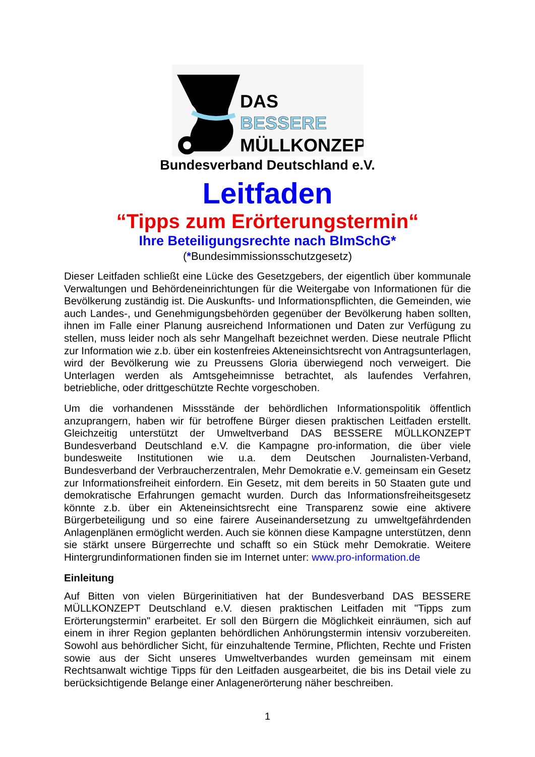DAS
BESSERE
MÜLLKONZEPT
Bundesverband Deutschland e.V.
Leitfaden
“Tipps zum Erörterungstermin“
Ihre Beteiligungsrechte nach BImSchG*
(*Bundesimmissionsschutzgesetz)
Dieser Leitfaden schließt eine Lücke des Gesetzgebers, der eigentlich über kommunale Verwaltungen und Behördeneinrichtungen für die Weitergabe von Informationen für die Bevölkerung zuständig ist. Die Auskunfts- und Informationspflichten, die Gemeinden, wie auch Landes-, und Genehmigungsbehörden gegenüber der Bevölkerung haben sollten, ihnen im Falle einer Planung ausreichend Informationen und Daten zur Verfügung zu stellen, muss leider noch als sehr Mangelhaft bezeichnet werden. Diese neutrale Pflicht zur Information wie z.b. über ein kostenfreies Akteneinsichtsrecht von Antragsunterlagen, wird der Bevölkerung wie zu Preussens Gloria überwiegend noch verweigert. Die Unterlagen werden als Amtsgeheimnisse betrachtet, als laufendes Verfahren, betriebliche, oder drittgeschützte Rechte vorgeschoben.
Um die vorhandenen Missstände der behördlichen Informationspolitik öffentlich anzuprangern, haben wir für betroffene Bürger diesen praktischen Leitfaden erstellt. Gleichzeitig unterstützt der Umweltverband DAS BESSERE MÜLLKONZEPT Bundesverband Deutschland e.V. die Kampagne pro-information, die über viele bundesweite Institutionen wie u.a. dem Deutschen Journalisten-Verband, Bundesverband der Verbraucherzentralen, Mehr Demokratie e.V. gemeinsam ein Gesetz zur Informationsfreiheit einfordern. Ein Gesetz, mit dem bereits in 50 Staaten gute und demokratische Erfahrungen gemacht wurden. Durch das Informationsfreiheitsgesetz könnte z.b. über ein Akteneinsichtsrecht eine Transparenz sowie eine aktivere Bürgerbeteiligung und so eine fairere Auseinandersetzung zu umweltgefährdenden Anlagenplänen ermöglicht werden. Auch sie können diese Kampagne unterstützen, denn sie stärkt unsere Bürgerrechte und schafft so ein Stück mehr Demokratie. Weitere Hintergrundinformationen finden sie im Internet unter: www.pro-information.de
Einleitung
Auf Bitten von vielen Bürgerinitiativen hat der Bundesverband DAS BESSERE MÜLLKONZEPT Deutschland e.V. diesen praktischen Leitfaden mit "Tipps zum Erörterungstermin" erarbeitet. Er soll den Bürgern die Möglichkeit einräumen, sich auf einem in ihrer Region geplanten behördlichen Anhörungstermin intensiv vorzubereiten. Sowohl aus behördlicher Sicht, für einzuhaltende Termine, Pflichten, Rechte und Fristen sowie aus der Sicht unseres Umweltverbandes wurden gemeinsam mit einem Rechtsanwalt wichtige Tipps für den Leitfaden ausgearbeitet, die bis ins Detail viele zu berücksichtigende Belange einer Anlagenerörterung näher beschreiben.
1